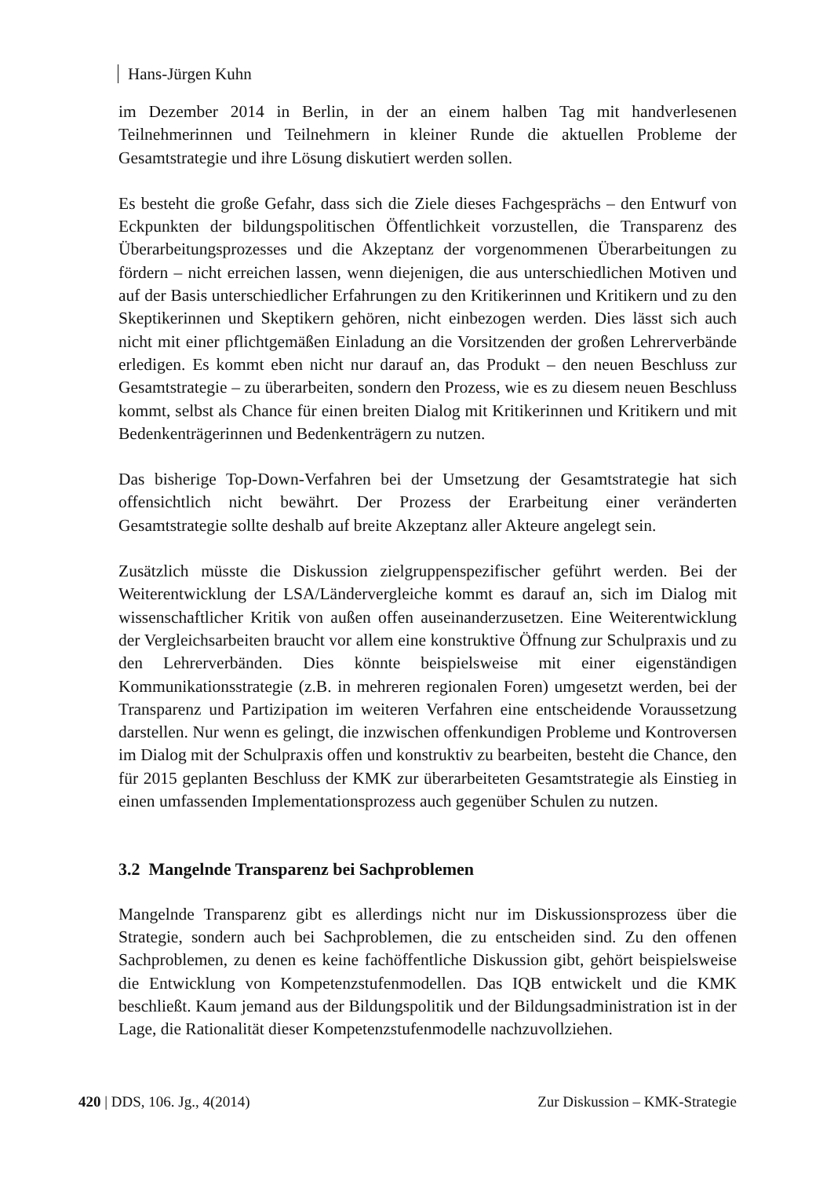Hans-Jürgen Kuhn
im Dezember 2014 in Berlin, in der an einem halben Tag mit handverlesenen Teilnehmerinnen und Teilnehmern in kleiner Runde die aktuellen Probleme der Gesamtstrategie und ihre Lösung diskutiert werden sollen.
Es besteht die große Gefahr, dass sich die Ziele dieses Fachgesprächs – den Entwurf von Eckpunkten der bildungspolitischen Öffentlichkeit vorzustellen, die Transparenz des Überarbeitungsprozesses und die Akzeptanz der vorgenommenen Überarbeitungen zu fördern – nicht erreichen lassen, wenn diejenigen, die aus unterschiedlichen Motiven und auf der Basis unterschiedlicher Erfahrungen zu den Kritikerinnen und Kritikern und zu den Skeptikerinnen und Skeptikern gehören, nicht einbezogen werden. Dies lässt sich auch nicht mit einer pflichtgemäßen Einladung an die Vorsitzenden der großen Lehrerverbände erledigen. Es kommt eben nicht nur darauf an, das Produkt – den neuen Beschluss zur Gesamtstrategie – zu überarbeiten, sondern den Prozess, wie es zu diesem neuen Beschluss kommt, selbst als Chance für einen breiten Dialog mit Kritikerinnen und Kritikern und mit Bedenkenträgerinnen und Bedenkenträgern zu nutzen.
Das bisherige Top-Down-Verfahren bei der Umsetzung der Gesamtstrategie hat sich offensichtlich nicht bewährt. Der Prozess der Erarbeitung einer veränderten Gesamtstrategie sollte deshalb auf breite Akzeptanz aller Akteure angelegt sein.
Zusätzlich müsste die Diskussion zielgruppenspezifischer geführt werden. Bei der Weiterentwicklung der LSA/Ländervergleiche kommt es darauf an, sich im Dialog mit wissenschaftlicher Kritik von außen offen auseinanderzusetzen. Eine Weiterentwicklung der Vergleichsarbeiten braucht vor allem eine konstruktive Öffnung zur Schulpraxis und zu den Lehrerverbänden. Dies könnte beispielsweise mit einer eigenständigen Kommunikationsstrategie (z.B. in mehreren regionalen Foren) umgesetzt werden, bei der Transparenz und Partizipation im weiteren Verfahren eine entscheidende Voraussetzung darstellen. Nur wenn es gelingt, die inzwischen offenkundigen Probleme und Kontroversen im Dialog mit der Schulpraxis offen und konstruktiv zu bearbeiten, besteht die Chance, den für 2015 geplanten Beschluss der KMK zur überarbeiteten Gesamtstrategie als Einstieg in einen umfassenden Implementationsprozess auch gegenüber Schulen zu nutzen.
3.2 Mangelnde Transparenz bei Sachproblemen
Mangelnde Transparenz gibt es allerdings nicht nur im Diskussionsprozess über die Strategie, sondern auch bei Sachproblemen, die zu entscheiden sind. Zu den offenen Sachproblemen, zu denen es keine fachöffentliche Diskussion gibt, gehört beispielsweise die Entwicklung von Kompetenzstufenmodellen. Das IQB entwickelt und die KMK beschließt. Kaum jemand aus der Bildungspolitik und der Bildungsadministration ist in der Lage, die Rationalität dieser Kompetenzstufenmodelle nachzuvollziehen.
420 | DDS, 106. Jg., 4(2014) Zur Diskussion – KMK-Strategie